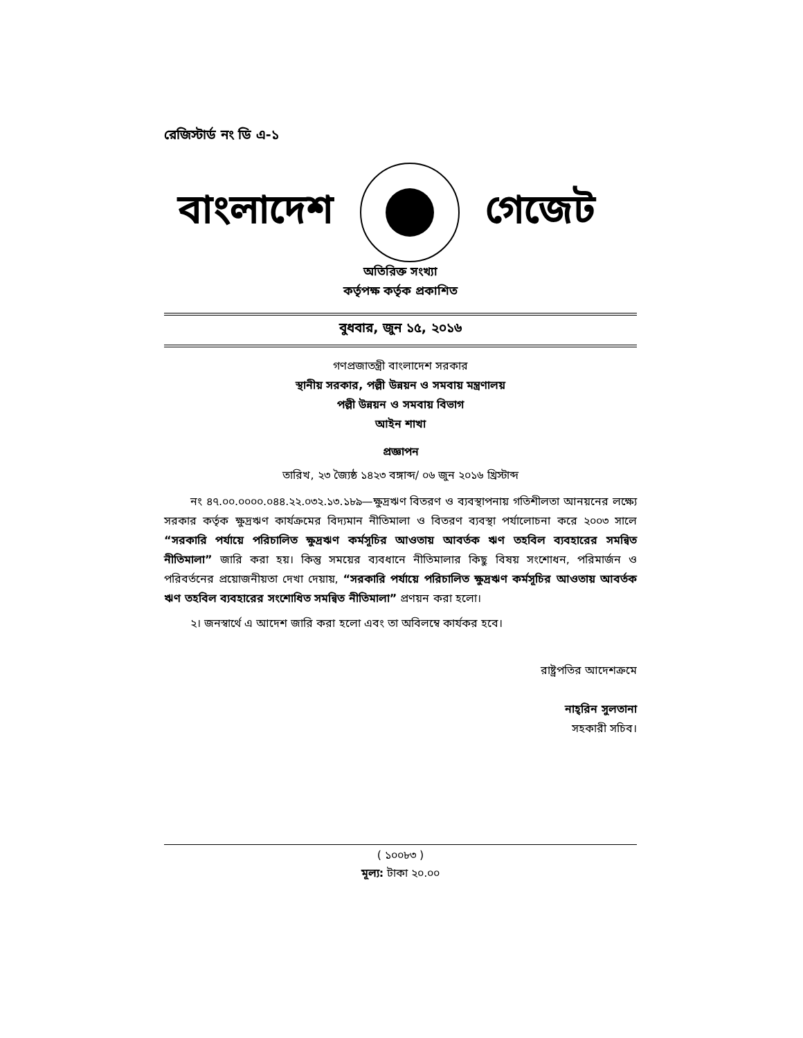রেজিস্টার্ড নং ডি এ-১
বাংলাদেশ গেজেট
অতিরিক্ত সংখ্যা
কর্তৃপক্ষ কর্তৃক প্রকাশিত
বুধবার, জুন ১৫, ২০১৬
গণপ্রজাতন্ত্রী বাংলাদেশ সরকার
স্থানীয় সরকার, পল্লী উন্নয়ন ও সমবায় মন্ত্রণালয়
পল্লী উন্নয়ন ও সমবায় বিভাগ
আইন শাখা
প্রজ্ঞাপন
তারিখ, ২৩ জ্যৈষ্ঠ ১৪২৩ বঙ্গাব্দ/ ০৬ জুন ২০১৬ খ্রিস্টাব্দ
নং ৪৭.০০.০০০০.০৪৪.২২.০৩২.১৩.১৮৯—ক্ষুদ্রঋণ বিতরণ ও ব্যবস্থাপনায় গতিশীলতা আনয়নের লক্ষ্যে সরকার কর্তৃক ক্ষুদ্রঋণ কার্যক্রমের বিদ্যমান নীতিমালা ও বিতরণ ব্যবস্থা পর্যালোচনা করে ২০০৩ সালে “সরকারি পর্যায়ে পরিচালিত ক্ষুদ্রঋণ কর্মসূচির আওতায় আবর্তক ঋণ তহবিল ব্যবহারের সমন্বিত নীতিমালা” জারি করা হয়। কিন্তু সময়ের ব্যবধানে নীতিমালার কিছু বিষয় সংশোধন, পরিমার্জন ও পরিবর্তনের প্রয়োজনীয়তা দেখা দেয়ায়, “সরকারি পর্যায়ে পরিচালিত ক্ষুদ্রঋণ কর্মসূচির আওতায় আবর্তক ঋণ তহবিল ব্যবহারের সংশোধিত সমন্বিত নীতিমালা” প্রণয়ন করা হলো।
২। জনস্বার্থে এ আদেশ জারি করা হলো এবং তা অবিলম্বে কার্যকর হবে।
রাষ্ট্রপতির আদেশক্রমে
নাহ্‌রিন সুলতানা
সহকারী সচিব।
( ১০০৮৩ )
মূল্য: টাকা ২০.০০